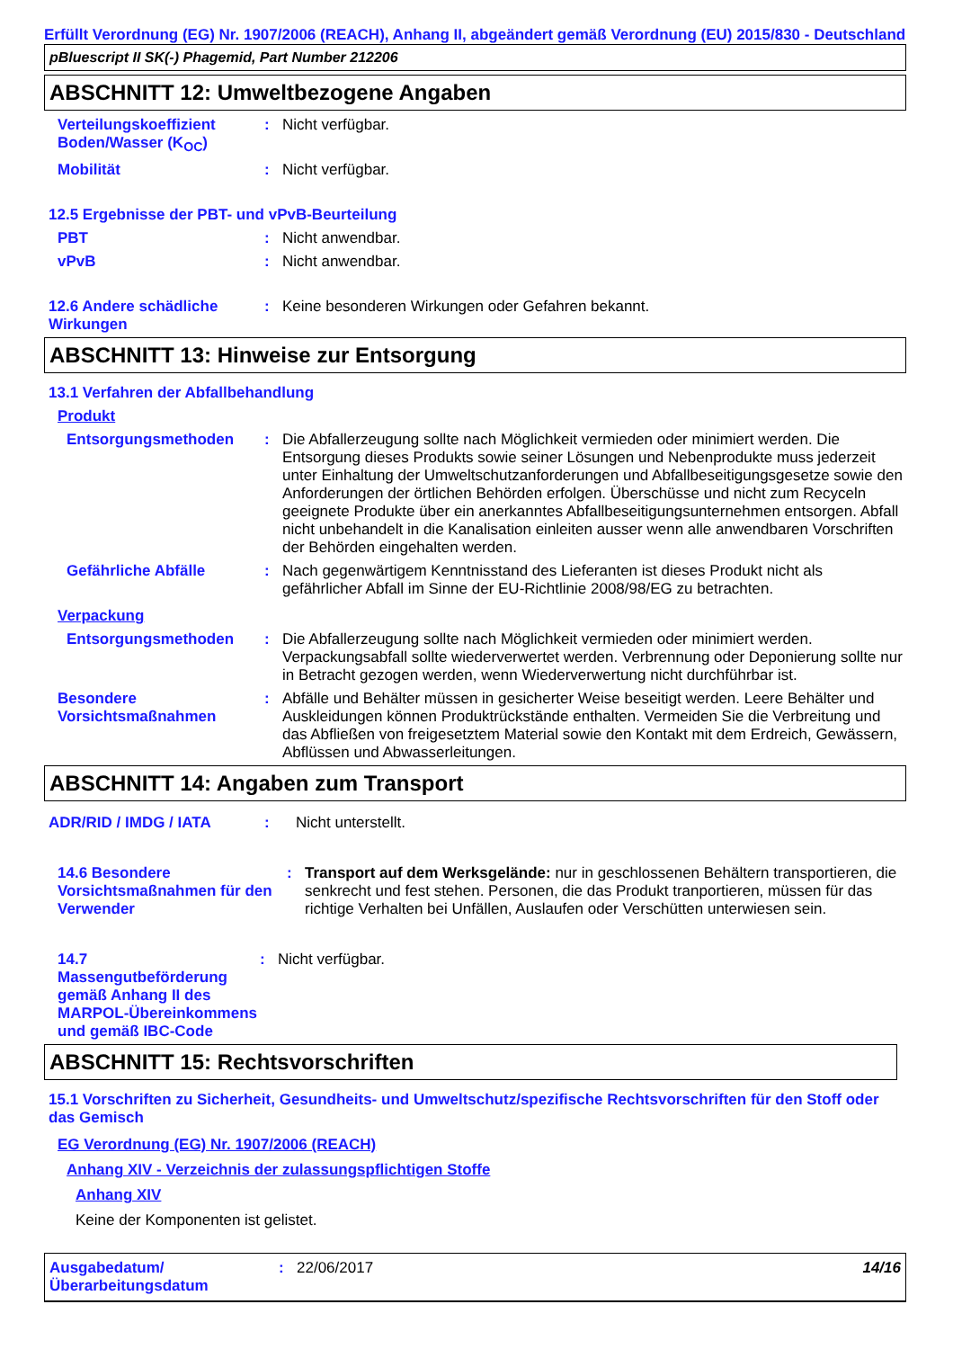Erfüllt Verordnung (EG) Nr. 1907/2006 (REACH), Anhang II, abgeändert gemäß Verordnung (EU) 2015/830 - Deutschland
pBluescript II SK(-) Phagemid, Part Number 212206
ABSCHNITT 12: Umweltbezogene Angaben
Verteilungskoeffizient Boden/Wasser (K<sub>OC</sub>)
: Nicht verfügbar.
Mobilität : Nicht verfügbar.
12.5 Ergebnisse der PBT- und vPvB-Beurteilung
PBT : Nicht anwendbar.
vPvB : Nicht anwendbar.
12.6 Andere schädliche Wirkungen
: Keine besonderen Wirkungen oder Gefahren bekannt.
ABSCHNITT 13: Hinweise zur Entsorgung
13.1 Verfahren der Abfallbehandlung
Produkt
Entsorgungsmethoden : Die Abfallerzeugung sollte nach Möglichkeit vermieden oder minimiert werden. Die Entsorgung dieses Produkts sowie seiner Lösungen und Nebenprodukte muss jederzeit unter Einhaltung der Umweltschutzanforderungen und Abfallbeseitigungsgesetze sowie den Anforderungen der örtlichen Behörden erfolgen. Überschüsse und nicht zum Recyceln geeignete Produkte über ein anerkanntes Abfallbeseitigungsunternehmen entsorgen. Abfall nicht unbehandelt in die Kanalisation einleiten ausser wenn alle anwendbaren Vorschriften der Behörden eingehalten werden.
Gefährliche Abfälle : Nach gegenwärtigem Kenntnisstand des Lieferanten ist dieses Produkt nicht als gefährlicher Abfall im Sinne der EU-Richtlinie 2008/98/EG zu betrachten.
Verpackung
Entsorgungsmethoden : Die Abfallerzeugung sollte nach Möglichkeit vermieden oder minimiert werden. Verpackungsabfall sollte wiederverwertet werden. Verbrennung oder Deponierung sollte nur in Betracht gezogen werden, wenn Wiederverwertung nicht durchführbar ist.
Besondere Vorsichtsmaßnahmen
: Abfälle und Behälter müssen in gesicherter Weise beseitigt werden. Leere Behälter und Auskleidungen können Produktrückstände enthalten. Vermeiden Sie die Verbreitung und das Abfließen von freigesetztem Material sowie den Kontakt mit dem Erdreich, Gewässern, Abflüssen und Abwasserleitungen.
ABSCHNITT 14: Angaben zum Transport
ADR/RID / IMDG / IATA : Nicht unterstellt.
14.6 Besondere Vorsichtsmaßnahmen für den Verwender
: Transport auf dem Werksgelände: nur in geschlossenen Behältern transportieren, die senkrecht und fest stehen. Personen, die das Produkt tranportieren, müssen für das richtige Verhalten bei Unfällen, Auslaufen oder Verschütten unterwiesen sein.
14.7 Massengutbeförderung gemäß Anhang II des MARPOL-Übereinkommens und gemäß IBC-Code
: Nicht verfügbar.
ABSCHNITT 15: Rechtsvorschriften
15.1 Vorschriften zu Sicherheit, Gesundheits- und Umweltschutz/spezifische Rechtsvorschriften für den Stoff oder das Gemisch
EG Verordnung (EG) Nr. 1907/2006 (REACH)
Anhang XIV - Verzeichnis der zulassungspflichtigen Stoffe
Anhang XIV
Keine der Komponenten ist gelistet.
Ausgabedatum/ Überarbeitungsdatum
: 22/06/2017 14/16